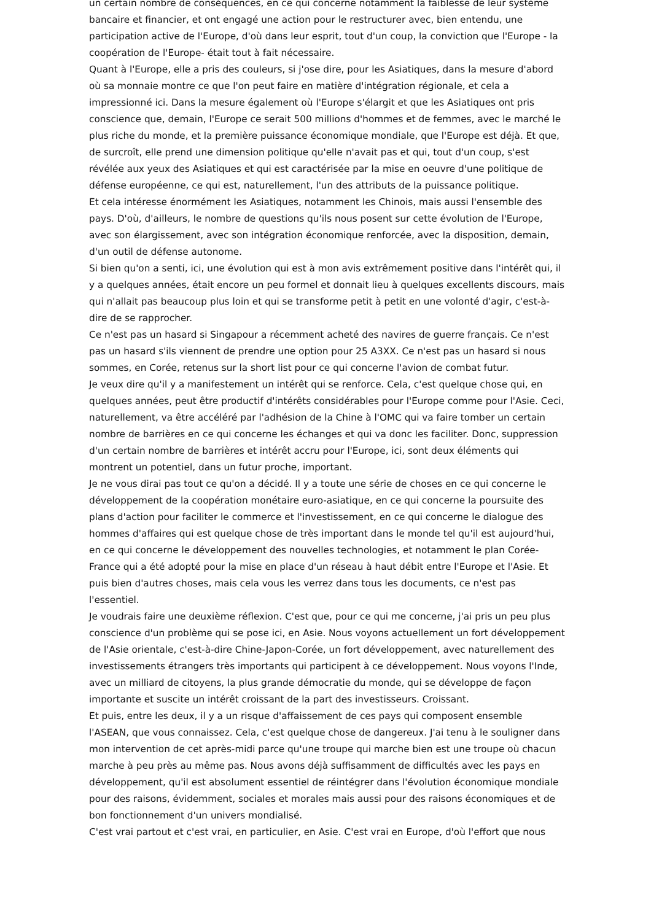un certain nombre de conséquences, en ce qui concerne notamment la faiblesse de leur système bancaire et financier, et ont engagé une action pour le restructurer avec, bien entendu, une participation active de l'Europe, d'où dans leur esprit, tout d'un coup, la conviction que l'Europe - la coopération de l'Europe- était tout à fait nécessaire.
Quant à l'Europe, elle a pris des couleurs, si j'ose dire, pour les Asiatiques, dans la mesure d'abord où sa monnaie montre ce que l'on peut faire en matière d'intégration régionale, et cela a impressionné ici. Dans la mesure également où l'Europe s'élargit et que les Asiatiques ont pris conscience que, demain, l'Europe ce serait 500 millions d'hommes et de femmes, avec le marché le plus riche du monde, et la première puissance économique mondiale, que l'Europe est déjà. Et que, de surcroît, elle prend une dimension politique qu'elle n'avait pas et qui, tout d'un coup, s'est révélée aux yeux des Asiatiques et qui est caractérisée par la mise en oeuvre d'une politique de défense européenne, ce qui est, naturellement, l'un des attributs de la puissance politique.
Et cela intéresse énormément les Asiatiques, notamment les Chinois, mais aussi l'ensemble des pays. D'où, d'ailleurs, le nombre de questions qu'ils nous posent sur cette évolution de l'Europe, avec son élargissement, avec son intégration économique renforcée, avec la disposition, demain, d'un outil de défense autonome.
Si bien qu'on a senti, ici, une évolution qui est à mon avis extrêmement positive dans l'intérêt qui, il y a quelques années, était encore un peu formel et donnait lieu à quelques excellents discours, mais qui n'allait pas beaucoup plus loin et qui se transforme petit à petit en une volonté d'agir, c'est-à-dire de se rapprocher.
Ce n'est pas un hasard si Singapour a récemment acheté des navires de guerre français. Ce n'est pas un hasard s'ils viennent de prendre une option pour 25 A3XX. Ce n'est pas un hasard si nous sommes, en Corée, retenus sur la short list pour ce qui concerne l'avion de combat futur.
Je veux dire qu'il y a manifestement un intérêt qui se renforce. Cela, c'est quelque chose qui, en quelques années, peut être productif d'intérêts considérables pour l'Europe comme pour l'Asie. Ceci, naturellement, va être accéléré par l'adhésion de la Chine à l'OMC qui va faire tomber un certain nombre de barrières en ce qui concerne les échanges et qui va donc les faciliter. Donc, suppression d'un certain nombre de barrières et intérêt accru pour l'Europe, ici, sont deux éléments qui montrent un potentiel, dans un futur proche, important.
Je ne vous dirai pas tout ce qu'on a décidé. Il y a toute une série de choses en ce qui concerne le développement de la coopération monétaire euro-asiatique, en ce qui concerne la poursuite des plans d'action pour faciliter le commerce et l'investissement, en ce qui concerne le dialogue des hommes d'affaires qui est quelque chose de très important dans le monde tel qu'il est aujourd'hui, en ce qui concerne le développement des nouvelles technologies, et notamment le plan Corée-France qui a été adopté pour la mise en place d'un réseau à haut débit entre l'Europe et l'Asie. Et puis bien d'autres choses, mais cela vous les verrez dans tous les documents, ce n'est pas l'essentiel.
Je voudrais faire une deuxième réflexion. C'est que, pour ce qui me concerne, j'ai pris un peu plus conscience d'un problème qui se pose ici, en Asie. Nous voyons actuellement un fort développement de l'Asie orientale, c'est-à-dire Chine-Japon-Corée, un fort développement, avec naturellement des investissements étrangers très importants qui participent à ce développement. Nous voyons l'Inde, avec un milliard de citoyens, la plus grande démocratie du monde, qui se développe de façon importante et suscite un intérêt croissant de la part des investisseurs. Croissant.
Et puis, entre les deux, il y a un risque d'affaissement de ces pays qui composent ensemble l'ASEAN, que vous connaissez. Cela, c'est quelque chose de dangereux. J'ai tenu à le souligner dans mon intervention de cet après-midi parce qu'une troupe qui marche bien est une troupe où chacun marche à peu près au même pas. Nous avons déjà suffisamment de difficultés avec les pays en développement, qu'il est absolument essentiel de réintégrer dans l'évolution économique mondiale pour des raisons, évidemment, sociales et morales mais aussi pour des raisons économiques et de bon fonctionnement d'un univers mondialisé.
C'est vrai partout et c'est vrai, en particulier, en Asie. C'est vrai en Europe, d'où l'effort que nous